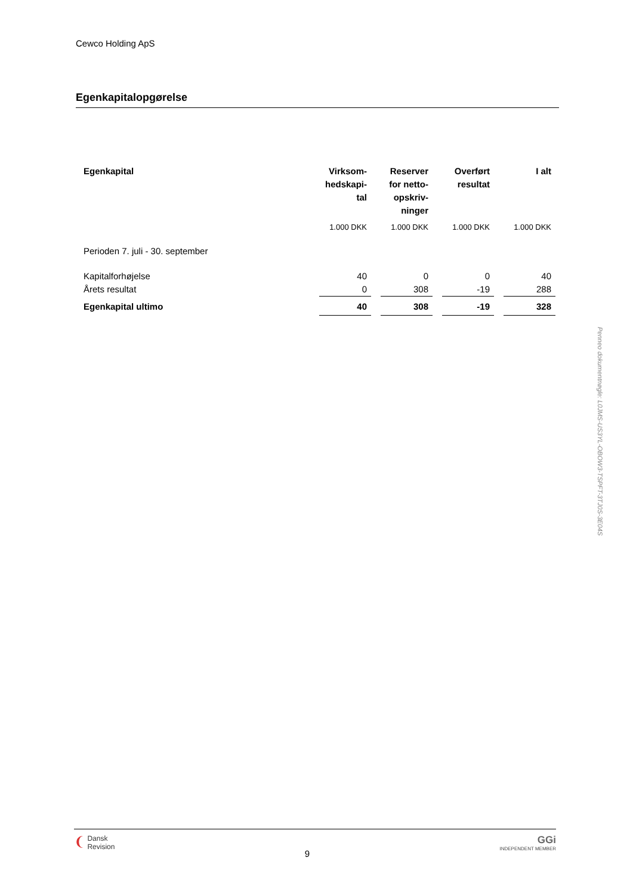Cewco Holding ApS
Egenkapitalopgørelse
| Egenkapital | Virksom- hedskapi- tal | Reserver for netto- opskriv- ninger | Overført resultat | I alt |
| --- | --- | --- | --- | --- |
| | 1.000 DKK | 1.000 DKK | 1.000 DKK | 1.000 DKK |
| Perioden 7. juli - 30. september | | | | |
| Kapitalforhøjelse | 40 | 0 | 0 | 40 |
| Årets resultat | 0 | 308 | -19 | 288 |
| Egenkapital ultimo | 40 | 308 | -19 | 328 |
❨ Dansk
Revision
9
GGi
INDEPENDENT MEMBER
Penneo dokumentnøgle: L0JMS-US3YL-OBOW3-TSPFT-3TJ0S-3E04S